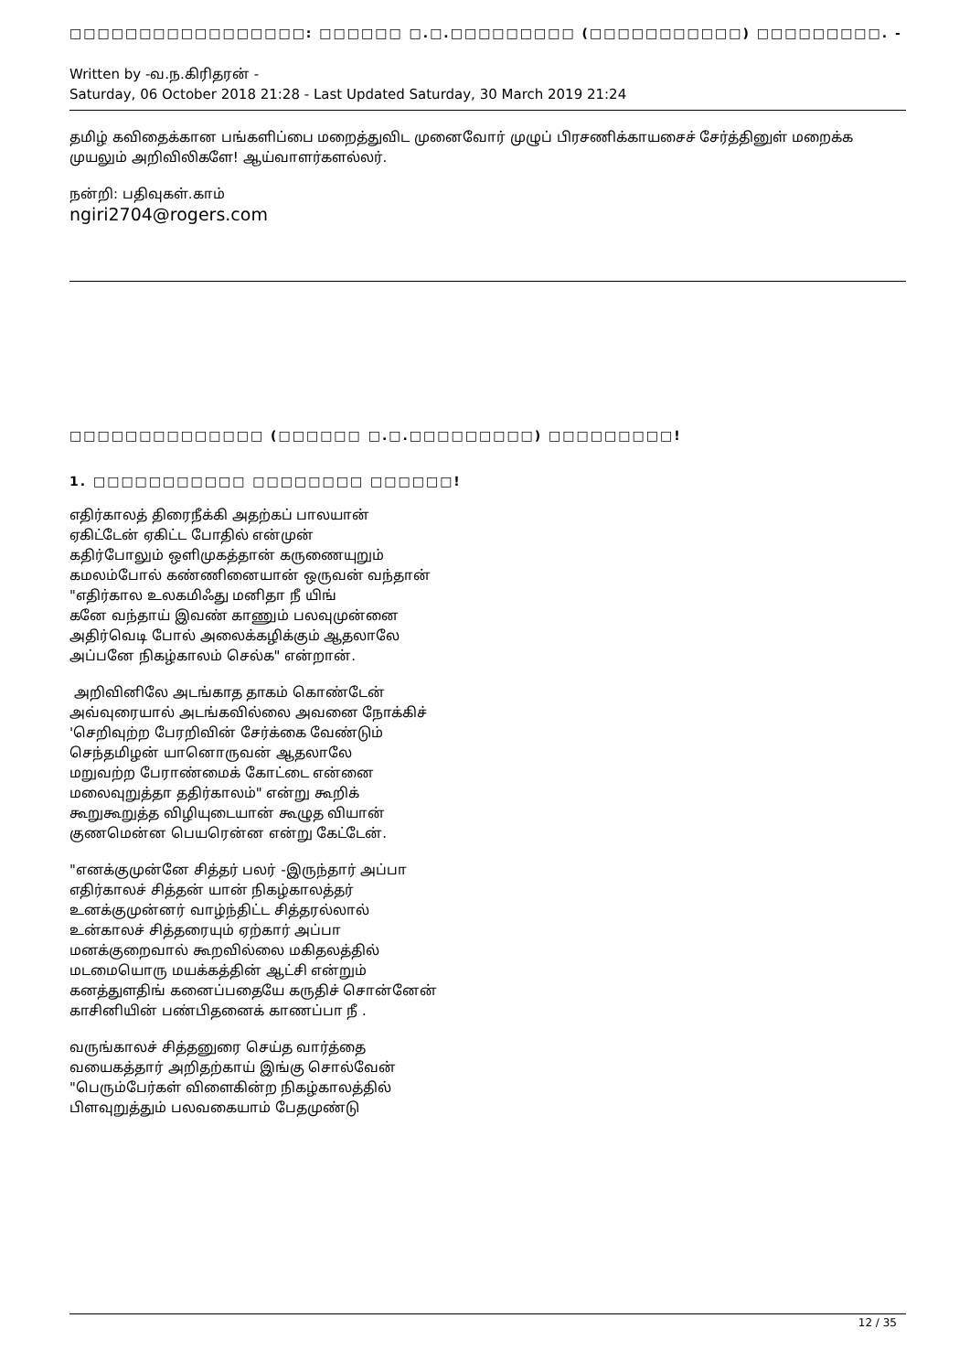□□□□□□□□□□□□□□□□□: □□□□□□ □.□.□□□□□□□□□ (□□□□□□□□□□□) □□□□□□□□□. -
Written by -வ.ந.கிரிதரன் -
Saturday, 06 October 2018 21:28 - Last Updated Saturday, 30 March 2019 21:24
தமிழ் கவிதைக்கான பங்களிப்பை மறைத்துவிட முனைவோர் முழுப் பிரசணிக்காயசைச் சேர்த்தினுள் மறைக்க முயலும் அறிவிலிகளே! ஆய்வாளர்களல்லர்.
நன்றி: பதிவுகள்.காம்
ngiri2704@rogers.com
□□□□□□□□□□□□□□ (□□□□□□ □.□.□□□□□□□□□) □□□□□□□□□!
1. □□□□□□□□□□□ □□□□□□□□ □□□□□□!
எதிர்காலத் திரைநீக்கி அதற்கப் பாலயான்
ஏகிட்டேன் ஏகிட்ட போதில் என்முன்
கதிர்போலும் ஒளிமுகத்தான் கருணையுறும்
கமலம்போல் கண்ணினையான் ஒருவன் வந்தான்
"எதிர்கால உலகமிஃது மனிதா நீ யிங்
கனே வந்தாய் இவண் காணும் பலவுமுன்னை
அதிர்வெடி போல் அலைக்கழிக்கும் ஆதலாலே
அப்பனே நிகழ்காலம் செல்க" என்றான்.
அறிவினிலே அடங்காத தாகம் கொண்டேன்
அவ்வுரையால் அடங்கவில்லை அவனை நோக்கிச்
'செறிவுற்ற பேரறிவின் சேர்க்கை வேண்டும்
செந்தமிழன் யானொருவன் ஆதலாலே
மறுவற்ற பேராண்மைக் கோட்டை என்னை
மலைவுறுத்தா ததிர்காலம்" என்று கூறிக்
கூறுகூறுத்த விழியுடையான் கூழுத வியான்
குணமென்ன பெயரென்ன என்று கேட்டேன்.
"எனக்குமுன்னே சித்தர் பலர் -இருந்தார் அப்பா
எதிர்காலச் சித்தன் யான் நிகழ்காலத்தர்
உனக்குமுன்னர் வாழ்ந்திட்ட சித்தரல்லால்
உன்காலச் சித்தரையும் ஏற்கார் அப்பா
மனக்குறைவால் கூறவில்லை மகிதலத்தில்
மடமையொரு மயக்கத்தின் ஆட்சி என்றும்
கனத்துளதிங் கனைப்பதையே கருதிச் சொன்னேன்
காசினியின் பண்பிதனைக் காணப்பா நீ .
வருங்காலச் சித்தனுரை செய்த வார்த்தை
வயைகத்தார் அறிதற்காய் இங்கு சொல்வேன்
"பெரும்பேர்கள் விளைகின்ற நிகழ்காலத்தில்
பிளவுறுத்தும் பலவகையாம் பேதமுண்டு
12 / 35